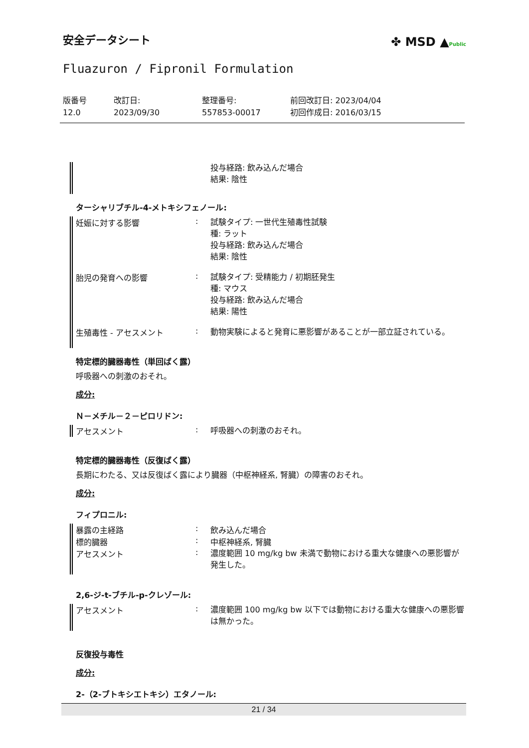安全データシート
Fluazuron / Fipronil Formulation
✤ MSD ▲Public
| 版番号 12.0 | 改訂日: 2023/09/30 | 整理番号: 557853-00017 | 前回改訂日: 2023/04/04 初回作成日: 2016/03/15 |
投与経路: 飲み込んだ場合
結果: 陰性
ターシャリブチル-4-メトキシフェノール:
妊娠に対する影響 :
試験タイプ: 一世代生殖毒性試験
種: ラット
投与経路: 飲み込んだ場合
結果: 陰性
胎児の発育への影響 :
試験タイプ: 受精能力 / 初期胚発生
種: マウス
投与経路: 飲み込んだ場合
結果: 陽性
生殖毒性 - アセスメント :
動物実験によると発育に悪影響があることが一部立証されている。
特定標的臓器毒性（単回ばく露）
呼吸器への刺激のおそれ。
成分:
Ｎ－メチル－２－ピロリドン:
アセスメント :
呼吸器への刺激のおそれ。
特定標的臓器毒性（反復ばく露）
長期にわたる、又は反復ばく露により臓器（中枢神経系, 腎臓）の障害のおそれ。
成分:
フィプロニル:
暴露の主経路 : 飲み込んだ場合
標的臓器 : 中枢神経系, 腎臓
アセスメント :
濃度範囲 10 mg/kg bw 未満で動物における重大な健康への悪影響が発生した。
2,6-ジ-t-ブチル-p-クレゾール:
アセスメント :
濃度範囲 100 mg/kg bw 以下では動物における重大な健康への悪影響は無かった。
反復投与毒性
成分:
2-（2-ブトキシエトキシ）エタノール:
21 / 34